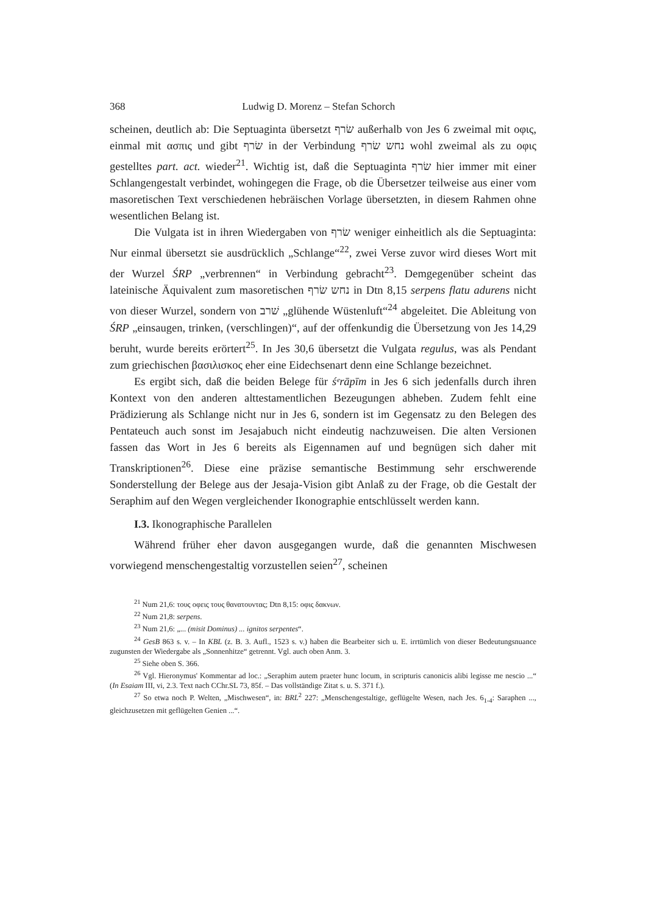368 Ludwig D. Morenz – Stefan Schorch
scheinen, deutlich ab: Die Septuaginta übersetzt שׂרף außerhalb von Jes 6 zweimal mit οφις, einmal mit ασπις und gibt שׂרף in der Verbindung נחש שׂרף wohl zweimal als zu οφις gestelltes part. act. wieder<sup>21</sup>. Wichtig ist, daß die Septuaginta שׂרף hier immer mit einer Schlangengestalt verbindet, wohingegen die Frage, ob die Übersetzer teilweise aus einer vom masoretischen Text verschiedenen hebräischen Vorlage übersetzten, in diesem Rahmen ohne wesentlichen Belang ist.
Die Vulgata ist in ihren Wiedergaben von שׂרף weniger einheitlich als die Septuaginta: Nur einmal übersetzt sie ausdrücklich „Schlange“<sup>22</sup>, zwei Verse zuvor wird dieses Wort mit der Wurzel ŚRP „verbrennen“ in Verbindung gebracht<sup>23</sup>. Demgegenüber scheint das lateinische Äquivalent zum masoretischen נחש שׂרף in Dtn 8,15 serpens flatu adurens nicht von dieser Wurzel, sondern von שׁרב „glühende Wüstenluft“<sup>24</sup> abgeleitet. Die Ableitung von ŚRP „einsaugen, trinken, (verschlingen)“, auf der offenkundig die Übersetzung von Jes 14,29 beruht, wurde bereits erörtert<sup>25</sup>. In Jes 30,6 übersetzt die Vulgata regulus, was als Pendant zum griechischen βασιλισκος eher eine Eidechsenart denn eine Schlange bezeichnet.
Es ergibt sich, daß die beiden Belege für śᵉrāpīm in Jes 6 sich jedenfalls durch ihren Kontext von den anderen alttestamentlichen Bezeugungen abheben. Zudem fehlt eine Prädizierung als Schlange nicht nur in Jes 6, sondern ist im Gegensatz zu den Belegen des Pentateuch auch sonst im Jesajabuch nicht eindeutig nachzuweisen. Die alten Versionen fassen das Wort in Jes 6 bereits als Eigennamen auf und begnügen sich daher mit Transkriptionen<sup>26</sup>. Diese eine präzise semantische Bestimmung sehr erschwerende Sonderstellung der Belege aus der Jesaja-Vision gibt Anlaß zu der Frage, ob die Gestalt der Seraphim auf den Wegen vergleichender Ikonographie entschlüsselt werden kann.
I.3. Ikonographische Parallelen
Während früher eher davon ausgegangen wurde, daß die genannten Mischwesen vorwiegend menschengestaltig vorzustellen seien<sup>27</sup>, scheinen
<sup>21</sup> Num 21,6: τους οφεις τους θανατουντας; Dtn 8,15: οφις δακνων.
<sup>22</sup> Num 21,8: serpens.
<sup>23</sup> Num 21,6: „... (misit Dominus) ... ignitos serpentes“.
<sup>24</sup> GesB 863 s. v. – In KBL (z. B. 3. Aufl., 1523 s. v.) haben die Bearbeiter sich u. E. irrtümlich von dieser Bedeutungsnuance zugunsten der Wiedergabe als „Sonnenhitze“ getrennt. Vgl. auch oben Anm. 3.
<sup>25</sup> Siehe oben S. 366.
<sup>26</sup> Vgl. Hieronymus' Kommentar ad loc.: „Seraphim autem praeter hunc locum, in scripturis canonicis alibi legisse me nescio ...“ (In Esaiam III, vi, 2.3. Text nach CChr.SL 73, 85f. – Das vollständige Zitat s. u. S. 371 f.).
<sup>27</sup> So etwa noch P. Welten, „Mischwesen“, in: BRL<sup>2</sup> 227: „Menschengestaltige, geflügelte Wesen, nach Jes. 6<sub>1-4</sub>: Saraphen ..., gleichzusetzen mit geflügelten Genien ...“.